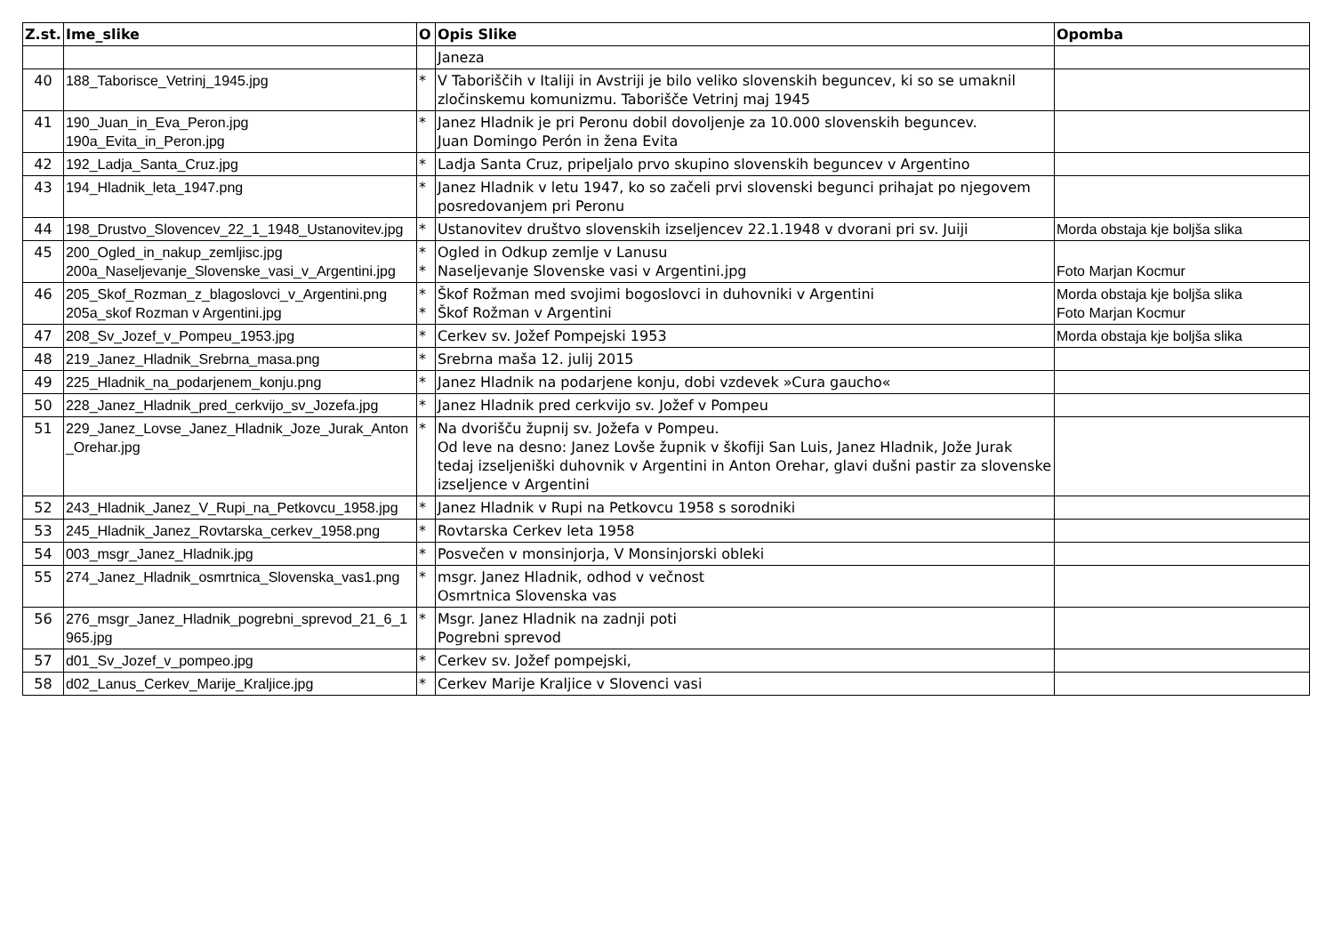| Z.st. | Ime_slike | O | Opis Slike | Opomba |
| --- | --- | --- | --- | --- |
| | | | Janeza | |
| 40 | 188_Taborisce_Vetrinj_1945.jpg | * | V Taboriščih v Italiji in Avstriji je bilo veliko slovenskih beguncev, ki so se umaknil zločinskemu komunizmu. Taborišče Vetrinj maj 1945 | |
| 41 | 190_Juan_in_Eva_Peron.jpg 190a_Evita_in_Peron.jpg | * | Janez Hladnik je pri Peronu dobil dovoljenje za 10.000 slovenskih beguncev. Juan Domingo Perón in žena Evita | |
| 42 | 192_Ladja_Santa_Cruz.jpg | * | Ladja Santa Cruz, pripeljalo prvo skupino slovenskih beguncev v Argentino | |
| 43 | 194_Hladnik_leta_1947.png | * | Janez Hladnik v letu 1947, ko so začeli prvi slovenski begunci prihajat po njegovem posredovanjem pri Peronu | |
| 44 | 198_Drustvo_Slovencev_22_1_1948_Ustanovitev.jpg | * | Ustanovitev društvo slovenskih izseljencev 22.1.1948 v dvorani pri sv. Juiji | Morda obstaja kje boljša slika |
| 45 | 200_Ogled_in_nakup_zemljisc.jpg 200a_Naseljevanje_Slovenske_vasi_v_Argentini.jpg | * * | Ogled in Odkup zemlje v Lanusu Naseljevanje Slovenske vasi v Argentini.jpg | Foto Marjan Kocmur |
| 46 | 205_Skof_Rozman_z_blagoslovci_v_Argentini.png 205a_skof Rozman v Argentini.jpg | * * | Škof Rožman med svojimi bogoslovci in duhovniki v Argentini Škof Rožman v Argentini | Morda obstaja kje boljša slika Foto Marjan Kocmur |
| 47 | 208_Sv_Jozef_v_Pompeu_1953.jpg | * | Cerkev sv. Jožef Pompejski 1953 | Morda obstaja kje boljša slika |
| 48 | 219_Janez_Hladnik_Srebrna_masa.png | * | Srebrna maša 12. julij 2015 | |
| 49 | 225_Hladnik_na_podarjenem_konju.png | * | Janez Hladnik na podarjene konju, dobi vzdevek »Cura gaucho« | |
| 50 | 228_Janez_Hladnik_pred_cerkvijo_sv_Jozefa.jpg | * | Janez Hladnik pred cerkvijo sv. Jožef v Pompeu | |
| 51 | 229_Janez_Lovse_Janez_Hladnik_Joze_Jurak_Anton_Orehar.jpg | * | Na dvorišču župnij sv. Jožefa v Pompeu. Od leve na desno: Janez Lovše župnik v škofiji San Luis, Janez Hladnik, Jože Jurak tedaj izseljeniški duhovnik v Argentini in Anton Orehar, glavi dušni pastir za slovenske izseljence v Argentini | |
| 52 | 243_Hladnik_Janez_V_Rupi_na_Petkovcu_1958.jpg | * | Janez Hladnik v Rupi na Petkovcu 1958 s sorodniki | |
| 53 | 245_Hladnik_Janez_Rovtarska_cerkev_1958.png | * | Rovtarska Cerkev leta 1958 | |
| 54 | 003_msgr_Janez_Hladnik.jpg | * | Posvečen v monsinjorja, V Monsinjorski obleki | |
| 55 | 274_Janez_Hladnik_osmrtnica_Slovenska_vas1.png | * | msgr. Janez Hladnik, odhod v večnost Osmrtnica Slovenska vas | |
| 56 | 276_msgr_Janez_Hladnik_pogrebni_sprevod_21_6_1965.jpg | * | Msgr. Janez Hladnik na zadnji poti Pogrebni sprevod | |
| 57 | d01_Sv_Jozef_v_pompeo.jpg | * | Cerkev sv. Jožef pompejski, | |
| 58 | d02_Lanus_Cerkev_Marije_Kraljice.jpg | * | Cerkev Marije Kraljice v Slovenci vasi | |